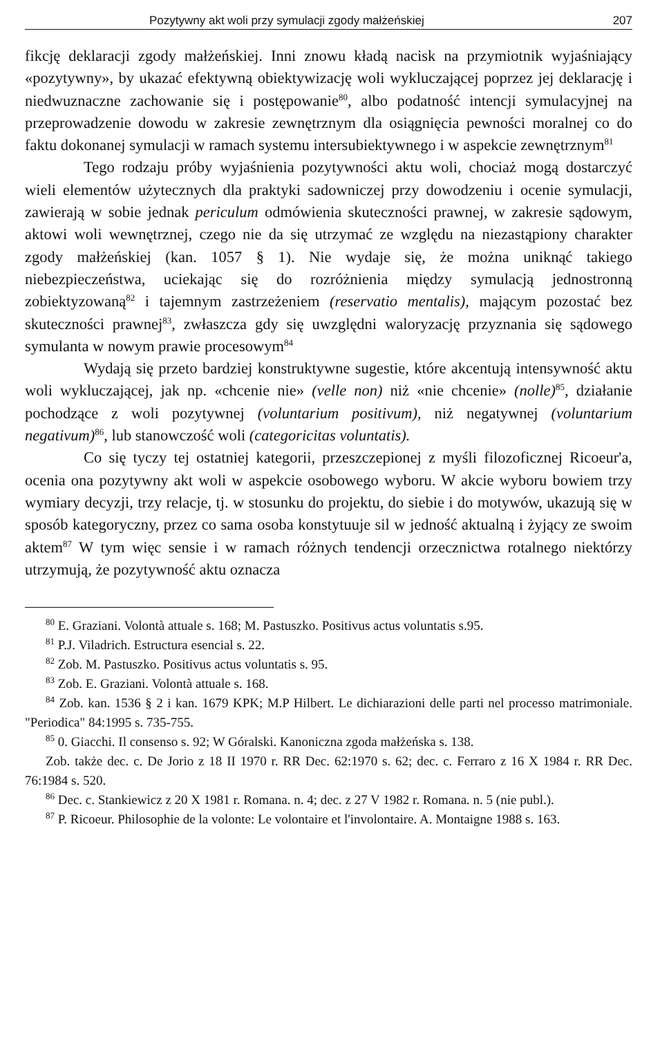Pozytywny akt woli przy symulacji zgody małżeńskiej 207
fikcję deklaracji zgody małżeńskiej. Inni znowu kładą nacisk na przymiotnik wyjaśniający «pozytywny», by ukazać efektywną obiektywizację woli wykluczającej poprzez jej deklarację i niedwuznaczne zachowanie się i postępowanie<sup>80</sup>, albo podatność intencji symulacyjnej na przeprowadzenie dowodu w zakresie zewnętrznym dla osiągnięcia pewności moralnej co do faktu dokonanej symulacji w ramach systemu intersubiektywnego i w aspekcie zewnętrznym<sup>81</sup>
Tego rodzaju próby wyjaśnienia pozytywności aktu woli, chociaż mogą dostarczyć wieli elementów użytecznych dla praktyki sadowniczej przy dowodzeniu i ocenie symulacji, zawierają w sobie jednak periculum odmówienia skuteczności prawnej, w zakresie sądowym, aktowi woli wewnętrznej, czego nie da się utrzymać ze względu na niezastąpiony charakter zgody małżeńskiej (kan. 1057 § 1). Nie wydaje się, że można uniknąć takiego niebezpieczeństwa, uciekając się do rozróżnienia między symulacją jednostronną zobiektyzowaną<sup>82</sup> i tajemnym zastrzeżeniem (reservatio mentalis), mającym pozostać bez skuteczności prawnej<sup>83</sup>, zwłaszcza gdy się uwzględni waloryzację przyznania się sądowego symulanta w nowym prawie procesowym<sup>84</sup>
Wydają się przeto bardziej konstruktywne sugestie, które akcentują intensywność aktu woli wykluczającej, jak np. «chcenie nie» (velle non) niż «nie chcenie» (nolle)<sup>85</sup>, działanie pochodzące z woli pozytywnej (voluntarium positivum), niż negatywnej (voluntarium negativum)<sup>86</sup>, lub stanowczość woli (categoricitas voluntatis).
Co się tyczy tej ostatniej kategorii, przeszczepionej z myśli filozoficznej Ricoeur'a, ocenia ona pozytywny akt woli w aspekcie osobowego wyboru. W akcie wyboru bowiem trzy wymiary decyzji, trzy relacje, tj. w stosunku do projektu, do siebie i do motywów, ukazują się w sposób kategoryczny, przez co sama osoba konstytuuje sil w jedność aktualną i żyjący ze swoim aktem<sup>87</sup> W tym więc sensie i w ramach różnych tendencji orzecznictwa rotalnego niektórzy utrzymują, że pozytywność aktu oznacza
<sup>80</sup> E. Graziani. Volontà attuale s. 168; M. Pastuszko. Positivus actus voluntatis s.95.
<sup>81</sup> P.J. Viladrich. Estructura esencial s. 22.
<sup>82</sup> Zob. M. Pastuszko. Positivus actus voluntatis s. 95.
<sup>83</sup> Zob. E. Graziani. Volontà attuale s. 168.
<sup>84</sup> Zob. kan. 1536 § 2 i kan. 1679 KPK; M.P Hilbert. Le dichiarazioni delle parti nel processo matrimoniale. "Periodica" 84:1995 s. 735-755.
<sup>85</sup> 0. Giacchi. Il consenso s. 92; W Góralski. Kanoniczna zgoda małżeńska s. 138.
Zob. także dec. c. De Jorio z 18 II 1970 r. RR Dec. 62:1970 s. 62; dec. c. Ferraro z 16 X 1984 r. RR Dec. 76:1984 s. 520.
<sup>86</sup> Dec. c. Stankiewicz z 20 X 1981 r. Romana. n. 4; dec. z 27 V 1982 r. Romana. n. 5 (nie publ.).
<sup>87</sup> P. Ricoeur. Philosophie de la volonte: Le volontaire et l'involontaire. A. Montaigne 1988 s. 163.